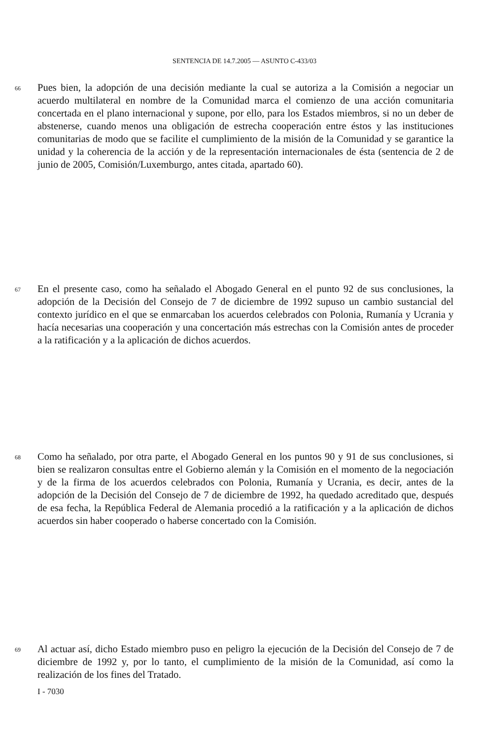SENTENCIA DE 14.7.2005 — ASUNTO C-433/03
66
Pues bien, la adopción de una decisión mediante la cual se autoriza a la Comisión a negociar un acuerdo multilateral en nombre de la Comunidad marca el comienzo de una acción comunitaria concertada en el plano internacional y supone, por ello, para los Estados miembros, si no un deber de abstenerse, cuando menos una obligación de estrecha cooperación entre éstos y las instituciones comunitarias de modo que se facilite el cumplimiento de la misión de la Comunidad y se garantice la unidad y la coherencia de la acción y de la representación internacionales de ésta (sentencia de 2 de junio de 2005, Comisión/Luxemburgo, antes citada, apartado 60).
67
En el presente caso, como ha señalado el Abogado General en el punto 92 de sus conclusiones, la adopción de la Decisión del Consejo de 7 de diciembre de 1992 supuso un cambio sustancial del contexto jurídico en el que se enmarcaban los acuerdos celebrados con Polonia, Rumanía y Ucrania y hacía necesarias una cooperación y una concertación más estrechas con la Comisión antes de proceder a la ratificación y a la aplicación de dichos acuerdos.
68
Como ha señalado, por otra parte, el Abogado General en los puntos 90 y 91 de sus conclusiones, si bien se realizaron consultas entre el Gobierno alemán y la Comisión en el momento de la negociación y de la firma de los acuerdos celebrados con Polonia, Rumanía y Ucrania, es decir, antes de la adopción de la Decisión del Consejo de 7 de diciembre de 1992, ha quedado acreditado que, después de esa fecha, la República Federal de Alemania procedió a la ratificación y a la aplicación de dichos acuerdos sin haber cooperado o haberse concertado con la Comisión.
69
Al actuar así, dicho Estado miembro puso en peligro la ejecución de la Decisión del Consejo de 7 de diciembre de 1992 y, por lo tanto, el cumplimiento de la misión de la Comunidad, así como la realización de los fines del Tratado.
I - 7030